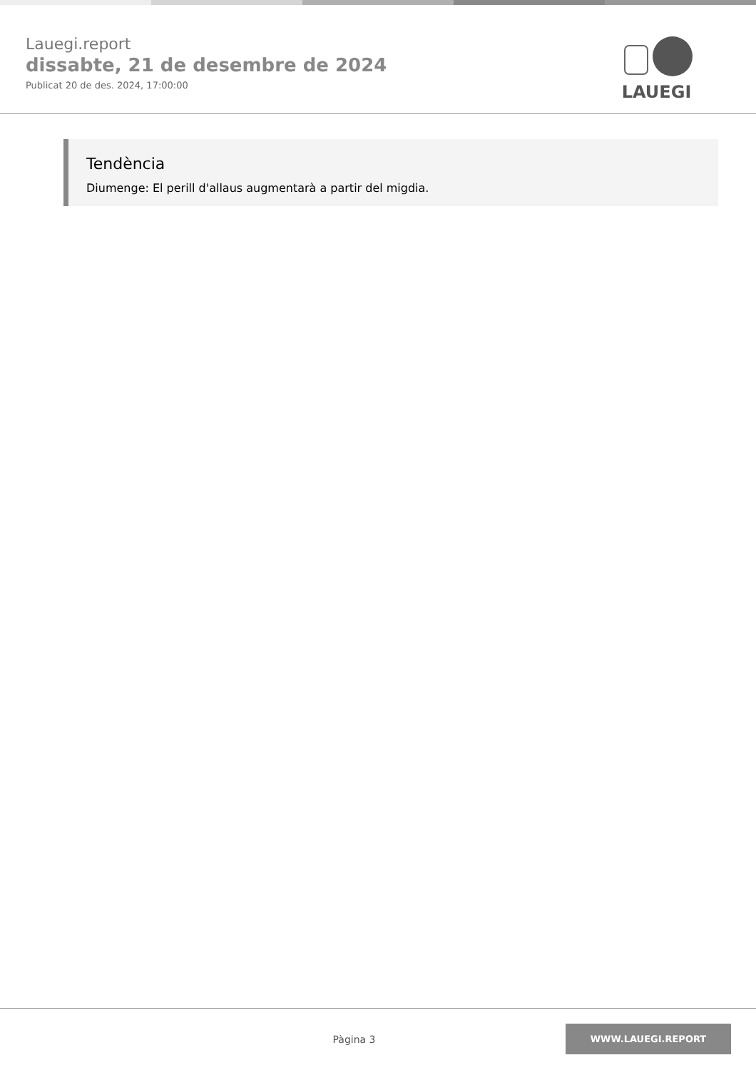Lauegi.report
dissabte, 21 de desembre de 2024
Publicat 20 de des. 2024, 17:00:00
LAUEGI
Tendència
Diumenge: El perill d'allaus augmentarà a partir del migdia.
Pàgina 3
WWW.LAUEGI.REPORT